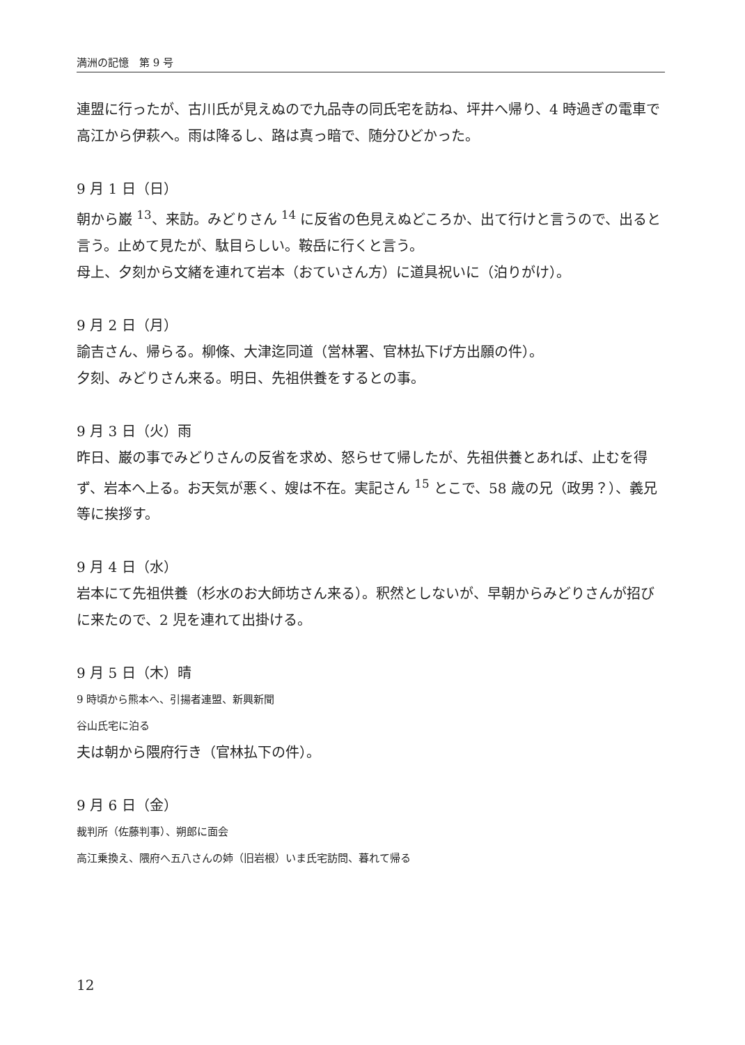満洲の記憶　第 9 号
連盟に行ったが、古川氏が見えぬので九品寺の同氏宅を訪ね、坪井へ帰り、4 時過ぎの電車で高江から伊萩へ。雨は降るし、路は真っ暗で、随分ひどかった。
9 月 1 日（日）
朝から巌 <sup>13</sup>、来訪。みどりさん <sup>14</sup> に反省の色見えぬどころか、出て行けと言うので、出ると言う。止めて見たが、駄目らしい。鞍岳に行くと言う。
母上、夕刻から文緒を連れて岩本（おていさん方）に道具祝いに（泊りがけ）。
9 月 2 日（月）
諭吉さん、帰らる。柳條、大津迄同道（営林署、官林払下げ方出願の件）。
夕刻、みどりさん来る。明日、先祖供養をするとの事。
9 月 3 日（火）雨
昨日、巌の事でみどりさんの反省を求め、怒らせて帰したが、先祖供養とあれば、止むを得ず、岩本へ上る。お天気が悪く、嫂は不在。実記さん <sup>15</sup> とこで、58 歳の兄（政男？）、義兄等に挨拶す。
9 月 4 日（水）
岩本にて先祖供養（杉水のお大師坊さん来る）。釈然としないが、早朝からみどりさんが招びに来たので、2 児を連れて出掛ける。
9 月 5 日（木）晴
9 時頃から熊本へ、引揚者連盟、新興新聞
谷山氏宅に泊る
夫は朝から隈府行き（官林払下の件）。
9 月 6 日（金）
裁判所（佐藤判事）、朔郎に面会
高江乗換え、隈府へ五八さんの姉（旧岩根）いま氏宅訪問、暮れて帰る
12